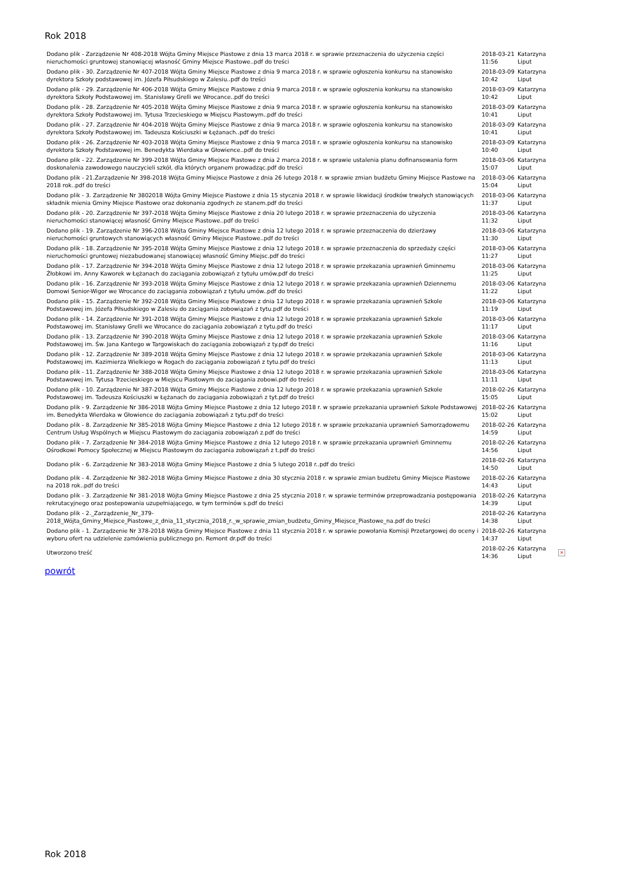Rok 2018
| Dodano plik - Zarządzenie Nr 408-2018 Wójta Gminy Miejsce Piastowe z dnia 13 marca 2018 r. w sprawie przeznaczenia do użyczenia części nieruchomości gruntowej stanowiącej własność Gminy Miejsce Piastowe..pdf do treści | 2018-03-21 11:56 | Katarzyna Liput | |
| Dodano plik - 30. Zarządzenie Nr 407-2018 Wójta Gminy Miejsce Piastowe z dnia 9 marca 2018 r. w sprawie ogłoszenia konkursu na stanowisko dyrektora Szkoły podstawowej im. Józefa Piłsudskiego w Zalesiu..pdf do treści | 2018-03-09 10:42 | Katarzyna Liput | |
| Dodano plik - 29. Zarządzenie Nr 406-2018 Wójta Gminy Miejsce Piastowe z dnia 9 marca 2018 r. w sprawie ogłoszenia konkursu na stanowisko dyrektora Szkoły Podstawowej im. Stanisławy Grelli we Wrocance..pdf do treści | 2018-03-09 10:42 | Katarzyna Liput | |
| Dodano plik - 28. Zarządzenie Nr 405-2018 Wójta Gminy Miejsce Piastowe z dnia 9 marca 2018 r. w sprawie ogłoszenia konkursu na stanowisko dyrektora Szkoły Podstawowej im. Tytusa Trzecieskiego w Miejscu Piastowym..pdf do treści | 2018-03-09 10:41 | Katarzyna Liput | |
| Dodano plik - 27. Zarządzenie Nr 404-2018 Wójta Gminy Miejsce Piastowe z dnia 9 marca 2018 r. w sprawie ogłoszenia konkursu na stanowisko dyrektora Szkoły Podstawowej im. Tadeusza Kościuszki w Łężanach..pdf do treści | 2018-03-09 10:41 | Katarzyna Liput | |
| Dodano plik - 26. Zarządzenie Nr 403-2018 Wójta Gminy Miejsce Piastowe z dnia 9 marca 2018 r. w sprawie ogłoszenia konkursu na stanowisko dyrektora Szkoły Podstawowej im. Benedykta Wierdaka w Głowience..pdf do treści | 2018-03-09 10:40 | Katarzyna Liput | |
| Dodano plik - 22. Zarządzenie Nr 399-2018 Wójta Gminy Miejsce Piastowe z dnia 2 marca 2018 r. w sprawie ustalenia planu dofinansowania form doskonalenia zawodowego nauczycieli szkół, dla których organem prowadząc.pdf do treści | 2018-03-06 15:07 | Katarzyna Liput | |
| Dodano plik - 21.Zarządzenie Nr 398-2018 Wójta Gminy Miejsce Piastowe z dnia 26 lutego 2018 r. w sprawie zmian budżetu Gminy Miejsce Piastowe na 2018 rok..pdf do treści | 2018-03-06 15:04 | Katarzyna Liput | |
| Dodano plik - 3. Zarządzenie Nr 3802018 Wójta Gminy Miejsce Piastowe z dnia 15 stycznia 2018 r. w sprawie likwidacji środków trwałych stanowiących składnik mienia Gminy Miejsce Piastowe oraz dokonania zgodnych ze stanem.pdf do treści | 2018-03-06 11:37 | Katarzyna Liput | |
| Dodano plik - 20. Zarządzenie Nr 397-2018 Wójta Gminy Miejsce Piastowe z dnia 20 lutego 2018 r. w sprawie przeznaczenia do użyczenia nieruchomości stanowiącej własność Gminy Miejsce Piastowe..pdf do treści | 2018-03-06 11:32 | Katarzyna Liput | |
| Dodano plik - 19. Zarządzenie Nr 396-2018 Wójta Gminy Miejsce Piastowe z dnia 12 lutego 2018 r. w sprawie przeznaczenia do dzierżawy nieruchomości gruntowych stanowiących własność Gminy Miejsce Piastowe..pdf do treści | 2018-03-06 11:30 | Katarzyna Liput | |
| Dodano plik - 18. Zarządzenie Nr 395-2018 Wójta Gminy Miejsce Piastowe z dnia 12 lutego 2018 r. w sprawie przeznaczenia do sprzedaży części nieruchomości gruntowej niezabudowanej stanowiącej własność Gminy Miejsc.pdf do treści | 2018-03-06 11:27 | Katarzyna Liput | |
| Dodano plik - 17. Zarządzenie Nr 394-2018 Wójta Gminy Miejsce Piastowe z dnia 12 lutego 2018 r. w sprawie przekazania uprawnień Gminnemu Żłobkowi im. Anny Kaworek w Łężanach do zaciągania zobowiązań z tytułu umów.pdf do treści | 2018-03-06 11:25 | Katarzyna Liput | |
| Dodano plik - 16. Zarządzenie Nr 393-2018 Wójta Gminy Miejsce Piastowe z dnia 12 lutego 2018 r. w sprawie przekazania uprawnień Dziennemu Domowi Senior-Wigor we Wrocance do zaciągania zobowiązań z tytułu umów..pdf do treści | 2018-03-06 11:22 | Katarzyna Liput | |
| Dodano plik - 15. Zarządzenie Nr 392-2018 Wójta Gminy Miejsce Piastowe z dnia 12 lutego 2018 r. w sprawie przekazania uprawnień Szkole Podstawowej im. Józefa Piłsudskiego w Zalesiu do zaciągania zobowiązań z tytu.pdf do treści | 2018-03-06 11:19 | Katarzyna Liput | |
| Dodano plik - 14. Zarządzenie Nr 391-2018 Wójta Gminy Miejsce Piastowe z dnia 12 lutego 2018 r. w sprawie przekazania uprawnień Szkole Podstawowej im. Stanisławy Grelli we Wrocance do zaciągania zobowiązań z tytu.pdf do treści | 2018-03-06 11:17 | Katarzyna Liput | |
| Dodano plik - 13. Zarządzenie Nr 390-2018 Wójta Gminy Miejsce Piastowe z dnia 12 lutego 2018 r. w sprawie przekazania uprawnień Szkole Podstawowej im. Św. Jana Kantego w Targowiskach do zaciągania zobowiązań z ty.pdf do treści | 2018-03-06 11:16 | Katarzyna Liput | |
| Dodano plik - 12. Zarządzenie Nr 389-2018 Wójta Gminy Miejsce Piastowe z dnia 12 lutego 2018 r. w sprawie przekazania uprawnień Szkole Podstawowej im. Kazimierza Wielkiego w Rogach do zaciągania zobowiązań z tytu.pdf do treści | 2018-03-06 11:13 | Katarzyna Liput | |
| Dodano plik - 11. Zarządzenie Nr 388-2018 Wójta Gminy Miejsce Piastowe z dnia 12 lutego 2018 r. w sprawie przekazania uprawnień Szkole Podstawowej im. Tytusa Trzecieskiego w Miejscu Piastowym do zaciągania zobowi.pdf do treści | 2018-03-06 11:11 | Katarzyna Liput | |
| Dodano plik - 10. Zarządzenie Nr 387-2018 Wójta Gminy Miejsce Piastowe z dnia 12 lutego 2018 r. w sprawie przekazania uprawnień Szkole Podstawowej im. Tadeusza Kościuszki w Łężanach do zaciągania zobowiązań z tyt.pdf do treści | 2018-02-26 15:05 | Katarzyna Liput | |
| Dodano plik - 9. Zarządzenie Nr 386-2018 Wójta Gminy Miejsce Piastowe z dnia 12 lutego 2018 r. w sprawie przekazania uprawnień Szkole Podstawowej im. Benedykta Wierdaka w Głowience do zaciągania zobowiązań z tytu.pdf do treści | 2018-02-26 15:02 | Katarzyna Liput | |
| Dodano plik - 8. Zarządzenie Nr 385-2018 Wójta Gminy Miejsce Piastowe z dnia 12 lutego 2018 r. w sprawie przekazania uprawnień Samorządowemu Centrum Usług Wspólnych w Miejscu Piastowym do zaciągania zobowiązań z.pdf do treści | 2018-02-26 14:59 | Katarzyna Liput | |
| Dodano plik - 7. Zarządzenie Nr 384-2018 Wójta Gminy Miejsce Piastowe z dnia 12 lutego 2018 r. w sprawie przekazania uprawnień Gminnemu Ośrodkowi Pomocy Społecznej w Miejscu Piastowym do zaciągania zobowiązań z t.pdf do treści | 2018-02-26 14:56 | Katarzyna Liput | |
| Dodano plik - 6. Zarządzenie Nr 383-2018 Wójta Gminy Miejsce Piastowe z dnia 5 lutego 2018 r..pdf do treści | 2018-02-26 14:50 | Katarzyna Liput | |
| Dodano plik - 4. Zarządzenie Nr 382-2018 Wójta Gminy Miejsce Piastowe z dnia 30 stycznia 2018 r. w sprawie zmian budżetu Gminy Miejsce Piastowe na 2018 rok..pdf do treści | 2018-02-26 14:43 | Katarzyna Liput | |
| Dodano plik - 3. Zarządzenie Nr 381-2018 Wójta Gminy Miejsce Piastowe z dnia 25 stycznia 2018 r. w sprawie terminów przeprowadzania postępowania rekrutacyjnego oraz postepowania uzupełniającego, w tym terminów s.pdf do treści | 2018-02-26 14:39 | Katarzyna Liput | |
| Dodano plik - 2._Zarządzenie_Nr_379-2018_Wójta_Gminy_Miejsce_Piastowe_z_dnia_11_stycznia_2018_r._w_sprawie_zmian_budżetu_Gminy_Miejsce_Piastowe_na.pdf do treści | 2018-02-26 14:38 | Katarzyna Liput | |
| Dodano plik - 1. Zarządzenie Nr 378-2018 Wójta Gminy Miejsce Piastowe z dnia 11 stycznia 2018 r. w sprawie powołania Komisji Przetargowej do oceny i wyboru ofert na udzielenie zamówienia publicznego pn. Remont dr.pdf do treści | 2018-02-26 14:37 | Katarzyna Liput | |
| Utworzono treść | 2018-02-26 14:36 | Katarzyna Liput | × |
powrót
Rok 2018